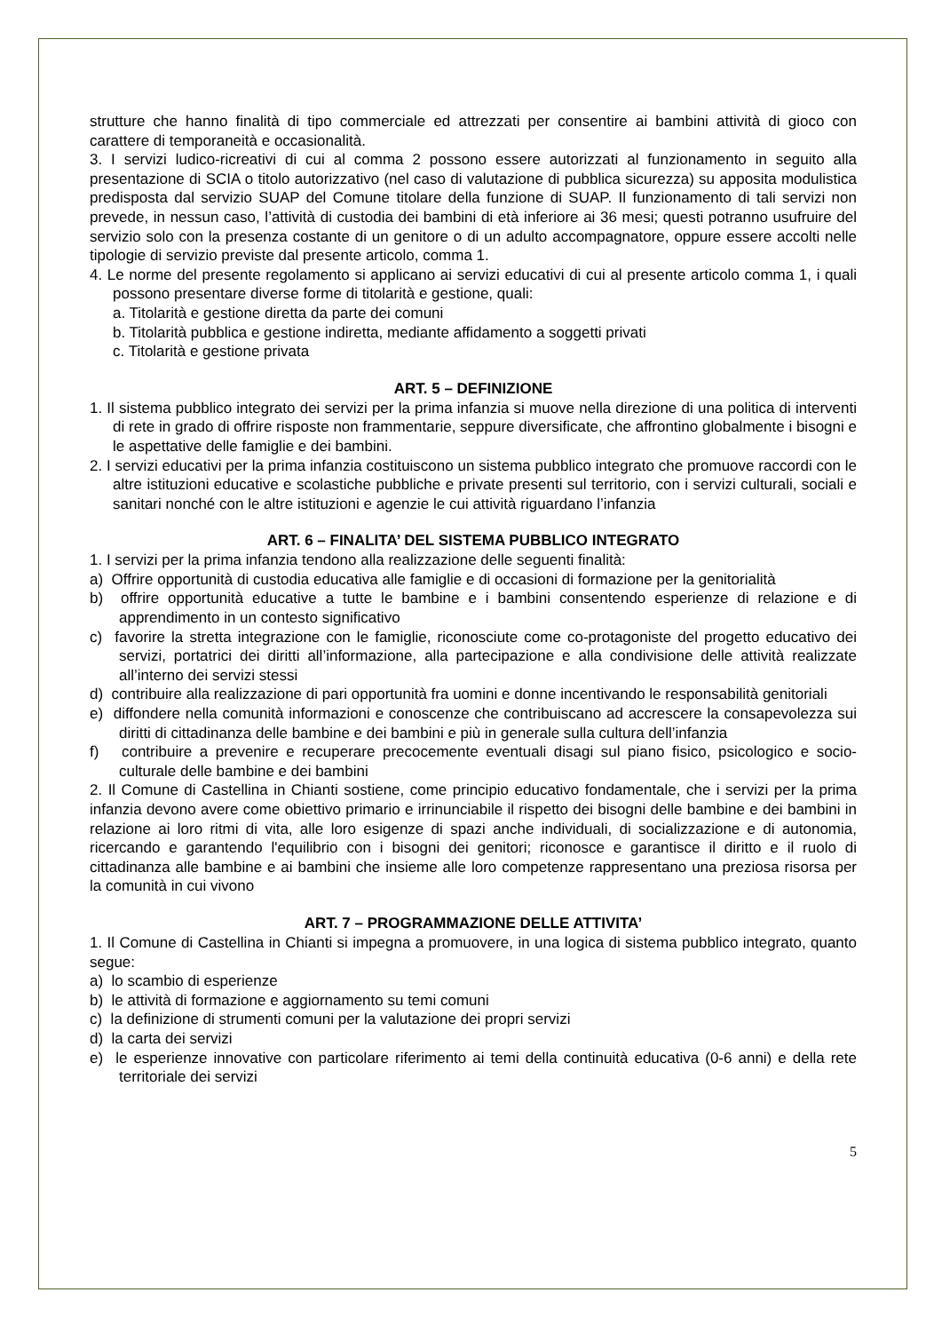strutture che hanno finalità di tipo commerciale ed attrezzati per consentire ai bambini attività di gioco con carattere di temporaneità e occasionalità.
3. I servizi ludico-ricreativi di cui al comma 2 possono essere autorizzati al funzionamento in seguito alla presentazione di SCIA o titolo autorizzativo (nel caso di valutazione di pubblica sicurezza) su apposita modulistica predisposta dal servizio SUAP del Comune titolare della funzione di SUAP. Il funzionamento di tali servizi non prevede, in nessun caso, l’attività di custodia dei bambini di età inferiore ai 36 mesi; questi potranno usufruire del servizio solo con la presenza costante di un genitore o di un adulto accompagnatore, oppure essere accolti nelle tipologie di servizio previste dal presente articolo, comma 1.
4. Le norme del presente regolamento si applicano ai servizi educativi di cui al presente articolo comma 1, i quali possono presentare diverse forme di titolarità e gestione, quali:
a. Titolarità e gestione diretta da parte dei comuni
b. Titolarità pubblica e gestione indiretta, mediante affidamento a soggetti privati
c. Titolarità e gestione privata
ART. 5 – DEFINIZIONE
1. Il sistema pubblico integrato dei servizi per la prima infanzia si muove nella direzione di una politica di interventi di rete in grado di offrire risposte non frammentarie, seppure diversificate, che affrontino globalmente i bisogni e le aspettative delle famiglie e dei bambini.
2. I servizi educativi per la prima infanzia costituiscono un sistema pubblico integrato che promuove raccordi con le altre istituzioni educative e scolastiche pubbliche e private presenti sul territorio, con i servizi culturali, sociali e sanitari nonché con le altre istituzioni e agenzie le cui attività riguardano l’infanzia
ART. 6 – FINALITA’ DEL SISTEMA PUBBLICO INTEGRATO
1. I servizi per la prima infanzia tendono alla realizzazione delle seguenti finalità:
a) Offrire opportunità di custodia educativa alle famiglie e di occasioni di formazione per la genitorialità
b) offrire opportunità educative a tutte le bambine e i bambini consentendo esperienze di relazione e di apprendimento in un contesto significativo
c) favorire la stretta integrazione con le famiglie, riconosciute come co-protagoniste del progetto educativo dei servizi, portatrici dei diritti all’informazione, alla partecipazione e alla condivisione delle attività realizzate all’interno dei servizi stessi
d) contribuire alla realizzazione di pari opportunità fra uomini e donne incentivando le responsabilità genitoriali
e) diffondere nella comunità informazioni e conoscenze che contribuiscano ad accrescere la consapevolezza sui diritti di cittadinanza delle bambine e dei bambini e più in generale sulla cultura dell’infanzia
f) contribuire a prevenire e recuperare precocemente eventuali disagi sul piano fisico, psicologico e socio-culturale delle bambine e dei bambini
2. Il Comune di Castellina in Chianti sostiene, come principio educativo fondamentale, che i servizi per la prima infanzia devono avere come obiettivo primario e irrinunciabile il rispetto dei bisogni delle bambine e dei bambini in relazione ai loro ritmi di vita, alle loro esigenze di spazi anche individuali, di socializzazione e di autonomia, ricercando e garantendo l'equilibrio con i bisogni dei genitori; riconosce e garantisce il diritto e il ruolo di cittadinanza alle bambine e ai bambini che insieme alle loro competenze rappresentano una preziosa risorsa per la comunità in cui vivono
ART. 7 – PROGRAMMAZIONE DELLE ATTIVITA’
1. Il Comune di Castellina in Chianti si impegna a promuovere, in una logica di sistema pubblico integrato, quanto segue:
a) lo scambio di esperienze
b) le attività di formazione e aggiornamento su temi comuni
c) la definizione di strumenti comuni per la valutazione dei propri servizi
d) la carta dei servizi
e) le esperienze innovative con particolare riferimento ai temi della continuità educativa (0-6 anni) e della rete territoriale dei servizi
5